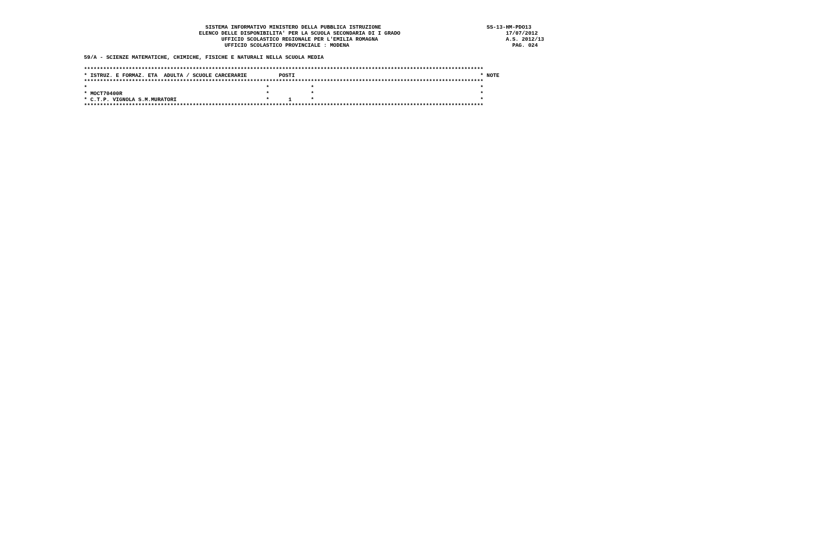SISTEMA INFORMATIVO MINISTERO DELLA PUBBLICA ISTRUZIONE                                 SS-13-HM-PDO13
                                    ELENCO DELLE DISPONIBILITA' PER LA SCUOLA SECONDARIA DI I GRADO                                 17/07/2012
                                           UFFICIO SCOLASTICO REGIONALE PER L'EMILIA ROMAGNA                                        A.S. 2012/13
                                            UFFICIO SCOLASTICO PROVINCIALE : MODENA                                                   PAG. 024

59/A - SCIENZE MATEMATICHE, CHIMICHE, FISICHE E NATURALI NELLA SCUOLA MEDIA

*****************************************************************************************************************************
* ISTRUZ. E FORMAZ. ETA  ADULTA / SCUOLE CARCERARIE          POSTI                                                          * NOTE
*****************************************************************************************************************************
*                                                        *             *                                                    *
* MOCT70400R                                             *             *                                                    *
* C.T.P. VIGNOLA S.M.MURATORI                            *      1      *                                                    *
*****************************************************************************************************************************